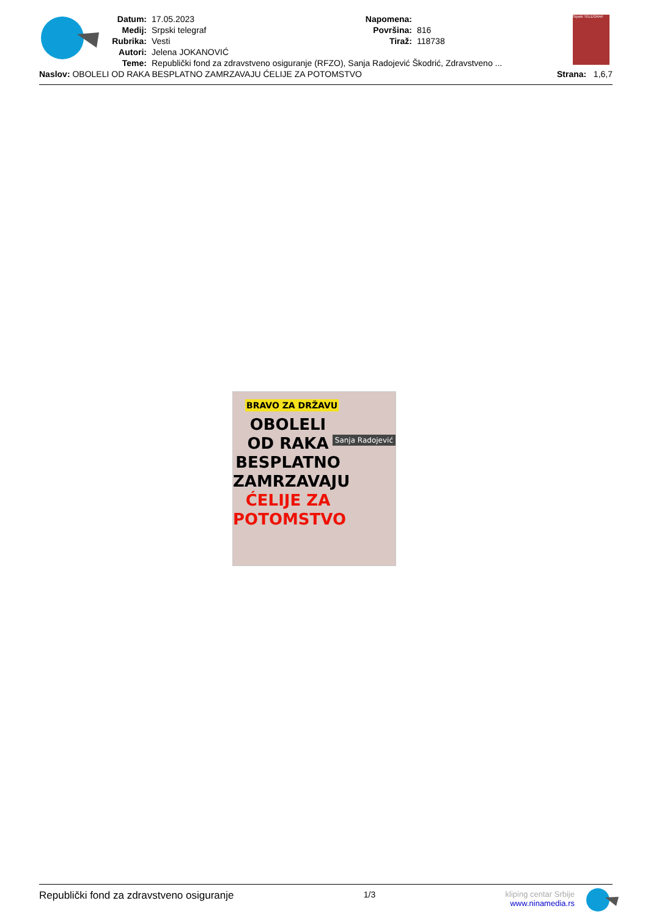Datum: 17.05.2023
Medij: Srpski telegraf
Rubrika: Vesti
Autori: Jelena JOKANOVIĆ
Napomena:
Površina: 816
Tiraž: 118738
Teme: Republički fond za zdravstveno osiguranje (RFZO), Sanja Radojević Škodrić, Zdravstveno ...
Naslov: OBOLELI OD RAKA BESPLATNO ZAMRZAVAJU ĆELIJE ZA POTOMSTVO Strana: 1,6,7
Srpski TELEGRAF
BRAVO ZA DRŽAVU
Sanja Radojević
OBOLELI
OD RAKA
BESPLATNO
ZAMRZAVAJU
ĆELIJE ZA
POTOMSTVO
Republički fond za zdravstveno osiguranje 1/3 kliping centar Srbije
www.ninamedia.rs